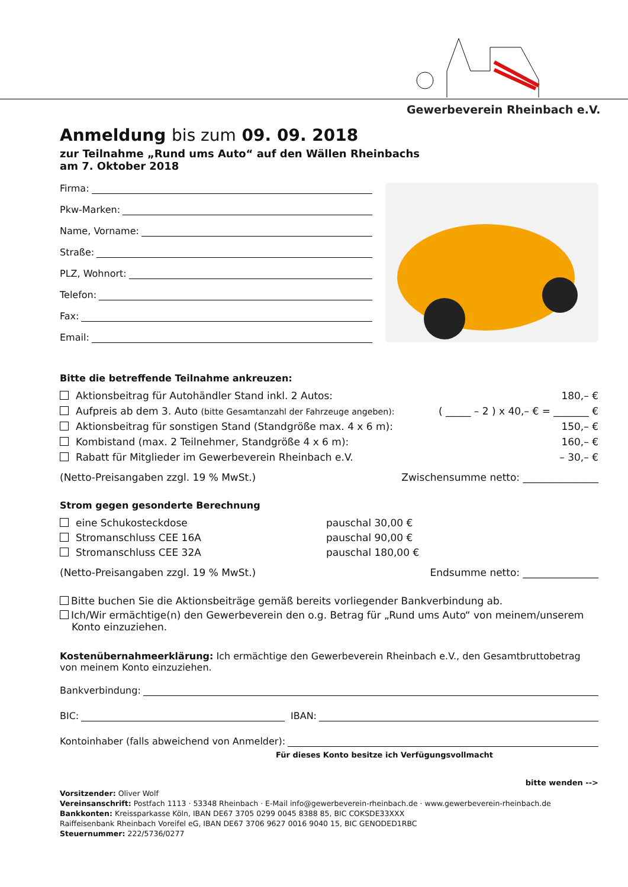Gewerbeverein Rheinbach e.V.
Anmeldung bis zum 09. 09. 2018
zur Teilnahme „Rund ums Auto“ auf den Wällen Rheinbachs
am 7. Oktober 2018
Firma:
Pkw-Marken:
Name, Vorname:
Straße:
PLZ, Wohnort:
Telefon:
Fax:
Email:
Bitte die betreffende Teilnahme ankreuzen:
Aktionsbeitrag für Autohändler Stand inkl. 2 Autos: 180,– €
Aufpreis ab dem 3. Auto (bitte Gesamtanzahl der Fahrzeuge angeben): ( _____ – 2 ) x 40,– € = _______ €
Aktionsbeitrag für sonstigen Stand (Standgröße max. 4 x 6 m): 150,– €
Kombistand (max. 2 Teilnehmer, Standgröße 4 x 6 m): 160,– €
Rabatt für Mitglieder im Gewerbeverein Rheinbach e.V. – 30,– €
(Netto-Preisangaben zzgl. 19 % MwSt.) Zwischensumme netto: _______________
Strom gegen gesonderte Berechnung
eine Schukosteckdose pauschal 30,00 €
Stromanschluss CEE 16A pauschal 90,00 €
Stromanschluss CEE 32A pauschal 180,00 €
(Netto-Preisangaben zzgl. 19 % MwSt.) Endsumme netto: _______________
Bitte buchen Sie die Aktionsbeiträge gemäß bereits vorliegender Bankverbindung ab.
Ich/Wir ermächtige(n) den Gewerbeverein den o.g. Betrag für „Rund ums Auto“ von meinem/unserem Konto einzuziehen.
Kostenübernahmeerklärung: Ich ermächtige den Gewerbeverein Rheinbach e.V., den Gesamtbruttobetrag von meinem Konto einzuziehen.
Bankverbindung:
BIC: IBAN:
Kontoinhaber (falls abweichend von Anmelder):
Für dieses Konto besitze ich Verfügungsvollmacht
bitte wenden -->
Vorsitzender: Oliver Wolf
Vereinsanschrift: Postfach 1113 · 53348 Rheinbach · E-Mail info@gewerbeverein-rheinbach.de · www.gewerbeverein-rheinbach.de
Bankkonten: Kreissparkasse Köln, IBAN DE67 3705 0299 0045 8388 85, BIC COKSDE33XXX
Raiffeisenbank Rheinbach Voreifel eG, IBAN DE67 3706 9627 0016 9040 15, BIC GENODED1RBC
Steuernummer: 222/5736/0277